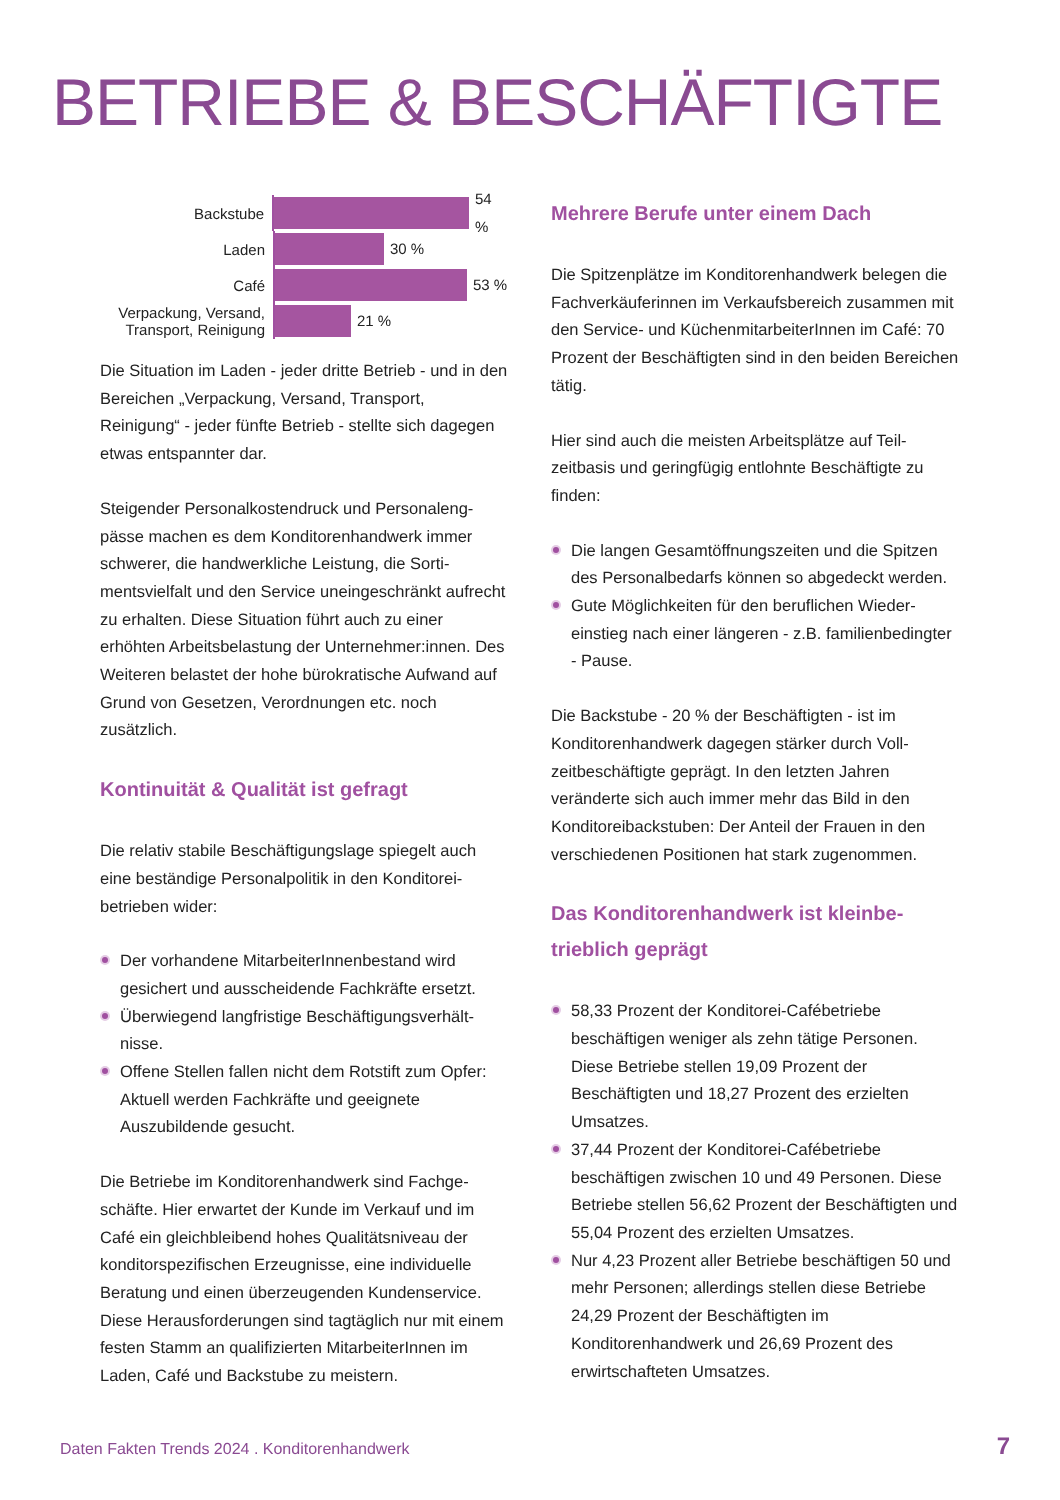BETRIEBE & BESCHÄFTIGTE
Backstube
54 %
Laden
30 %
Café
53 %
Verpackung, Versand, Transport, Reinigung
21 %
Die Situation im Laden - jeder dritte Betrieb - und in den Bereichen „Verpackung, Versand, Transport, Reinigung“ - jeder fünfte Betrieb - stellte sich dagegen etwas entspannter dar.
Steigender Personalkostendruck und Personaleng­pässe machen es dem Konditorenhandwerk immer schwerer, die handwerkliche Leistung, die Sorti­mentsvielfalt und den Service uneingeschränkt aufrecht zu erhalten. Diese Situation führt auch zu einer erhöhten Arbeitsbelastung der Unterneh­mer:innen. Des Weiteren belastet der hohe büro­kratische Aufwand auf Grund von Gesetzen, Verordnungen etc. noch zusätzlich.
Kontinuität & Qualität ist gefragt
Die relativ stabile Beschäftigungslage spiegelt auch eine beständige Personalpolitik in den Konditorei­betrieben wider:
Der vorhandene MitarbeiterInnenbestand wird gesichert und ausscheidende Fachkräfte ersetzt.
Überwiegend langfristige Beschäftigungsverhält­nisse.
Offene Stellen fallen nicht dem Rotstift zum Opfer: Aktuell werden Fachkräfte und geeignete Auszubildende gesucht.
Die Betriebe im Konditorenhandwerk sind Fachge­schäfte. Hier erwartet der Kunde im Verkauf und im Café ein gleichbleibend hohes Qualitätsniveau der konditorspezifischen Erzeugnisse, eine individuelle Beratung und einen überzeugenden Kundenservice. Diese Herausforderungen sind tagtäglich nur mit einem festen Stamm an qualifizierten Mitarbeiter­Innen im Laden, Café und Backstube zu meistern.
Mehrere Berufe unter einem Dach
Die Spitzenplätze im Konditorenhandwerk belegen die Fachverkäuferinnen im Verkaufsbereich zusam­men mit den Service- und KüchenmitarbeiterInnen im Café: 70 Prozent der Beschäftigten sind in den beiden Bereichen tätig.
Hier sind auch die meisten Arbeitsplätze auf Teil­zeitbasis und geringfügig entlohnte Beschäftigte zu finden:
Die langen Gesamtöffnungszeiten und die Spitzen des Personalbedarfs können so abgedeckt werden.
Gute Möglichkeiten für den beruflichen Wieder­einstieg nach einer längeren - z.B. familienbe­dingter - Pause.
Die Backstube - 20 % der Beschäftigten - ist im Konditorenhandwerk dagegen stärker durch Voll­zeitbeschäftigte geprägt. In den letzten Jahren veränderte sich auch immer mehr das Bild in den Konditoreibackstuben: Der Anteil der Frauen in den verschiedenen Positionen hat stark zugenommen.
Das Konditorenhandwerk ist kleinbe­trieblich geprägt
58,33 Prozent der Konditorei-Cafébetriebe beschäftigen weniger als zehn tätige Personen. Diese Betriebe stellen 19,09 Prozent der Beschäftigten und 18,27 Prozent des erzielten Umsatzes.
37,44 Prozent der Konditorei-Cafébetriebe beschäftigen zwischen 10 und 49 Personen. Diese Betriebe stellen 56,62 Prozent der Beschäftigten und 55,04 Prozent des erzielten Umsatzes.
Nur 4,23 Prozent aller Betriebe beschäftigen 50 und mehr Personen; allerdings stellen diese Betriebe 24,29 Prozent der Beschäftigten im Konditorenhandwerk und 26,69 Prozent des erwirtschafteten Umsatzes.
Daten Fakten Trends 2024 . Konditorenhandwerk
7